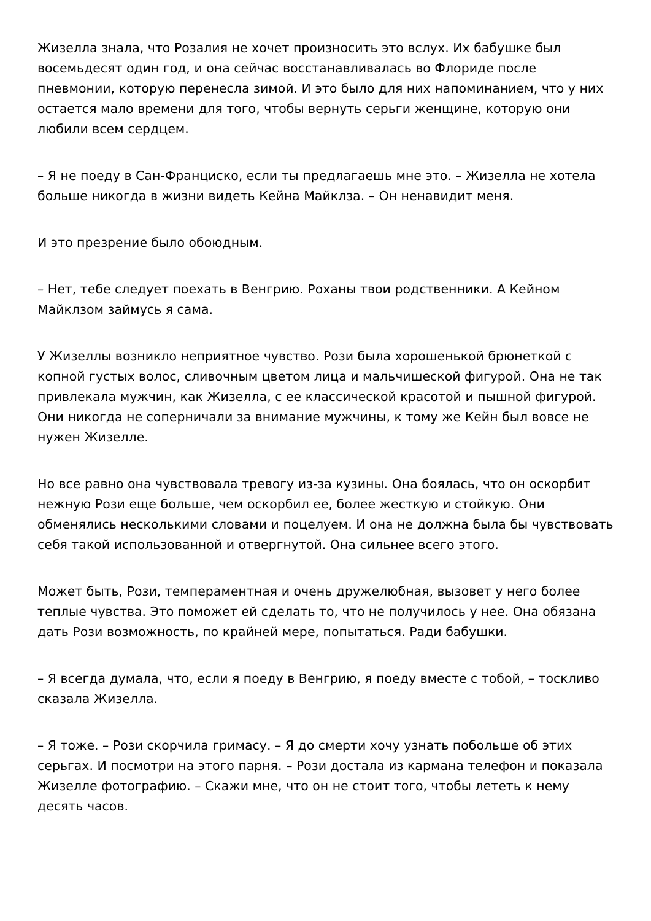Жизелла знала, что Розалия не хочет произносить это вслух. Их бабушке был восемьдесят один год, и она сейчас восстанавливалась во Флориде после пневмонии, которую перенесла зимой. И это было для них напоминанием, что у них остается мало времени для того, чтобы вернуть серьги женщине, которую они любили всем сердцем.
– Я не поеду в Сан-Франциско, если ты предлагаешь мне это. – Жизелла не хотела больше никогда в жизни видеть Кейна Майклза. – Он ненавидит меня.
И это презрение было обоюдным.
– Нет, тебе следует поехать в Венгрию. Роханы твои родственники. А Кейном Майклзом займусь я сама.
У Жизеллы возникло неприятное чувство. Рози была хорошенькой брюнеткой с копной густых волос, сливочным цветом лица и мальчишеской фигурой. Она не так привлекала мужчин, как Жизелла, с ее классической красотой и пышной фигурой. Они никогда не соперничали за внимание мужчины, к тому же Кейн был вовсе не нужен Жизелле.
Но все равно она чувствовала тревогу из-за кузины. Она боялась, что он оскорбит нежную Рози еще больше, чем оскорбил ее, более жесткую и стойкую. Они обменялись несколькими словами и поцелуем. И она не должна была бы чувствовать себя такой использованной и отвергнутой. Она сильнее всего этого.
Может быть, Рози, темпераментная и очень дружелюбная, вызовет у него более теплые чувства. Это поможет ей сделать то, что не получилось у нее. Она обязана дать Рози возможность, по крайней мере, попытаться. Ради бабушки.
– Я всегда думала, что, если я поеду в Венгрию, я поеду вместе с тобой, – тоскливо сказала Жизелла.
– Я тоже. – Рози скорчила гримасу. – Я до смерти хочу узнать побольше об этих серьгах. И посмотри на этого парня. – Рози достала из кармана телефон и показала Жизелле фотографию. – Скажи мне, что он не стоит того, чтобы лететь к нему десять часов.